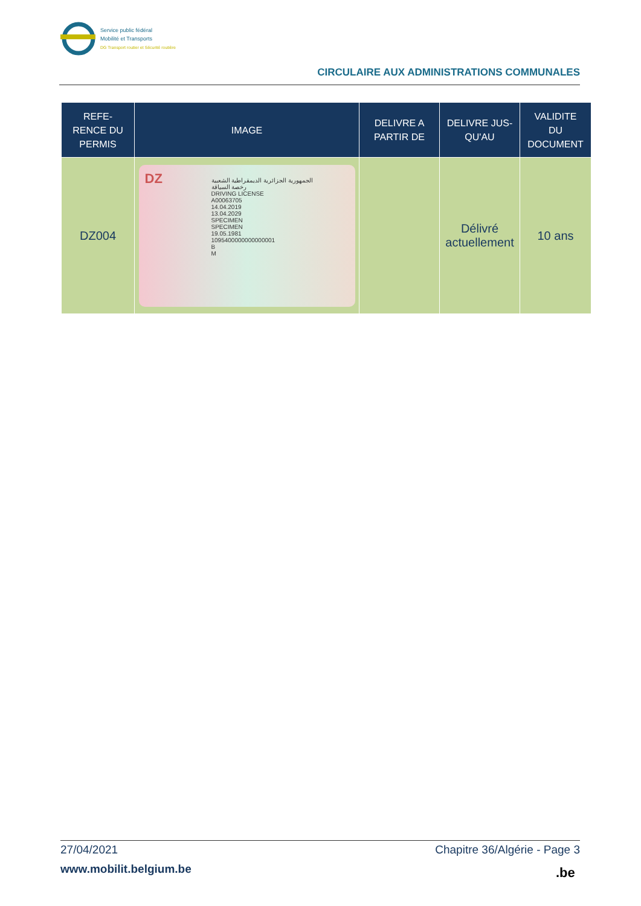Service public fédéral
Mobilité et Transports
DG Transport routier et Sécurité routière
CIRCULAIRE AUX ADMINISTRATIONS COMMUNALES
| REFE- RENCE DU PERMIS | IMAGE | DELIVRE A PARTIR DE | DELIVRE JUS- QU'AU | VALIDITE DU DOCUMENT |
| --- | --- | --- | --- | --- |
| DZ004 | الجمهورية الجزائرية الديمقراطية الشعبية رخصة السياقة DRIVING LICENSE A00063705 14.04.2019 13.04.2029 SPECIMEN SPECIMEN 19.05.1981 1095400000000000001 B M DZ | | Délivré actuellement | 10 ans |
27/04/2021 Chapitre 36/Algérie - Page 3
www.mobilit.belgium.be .be